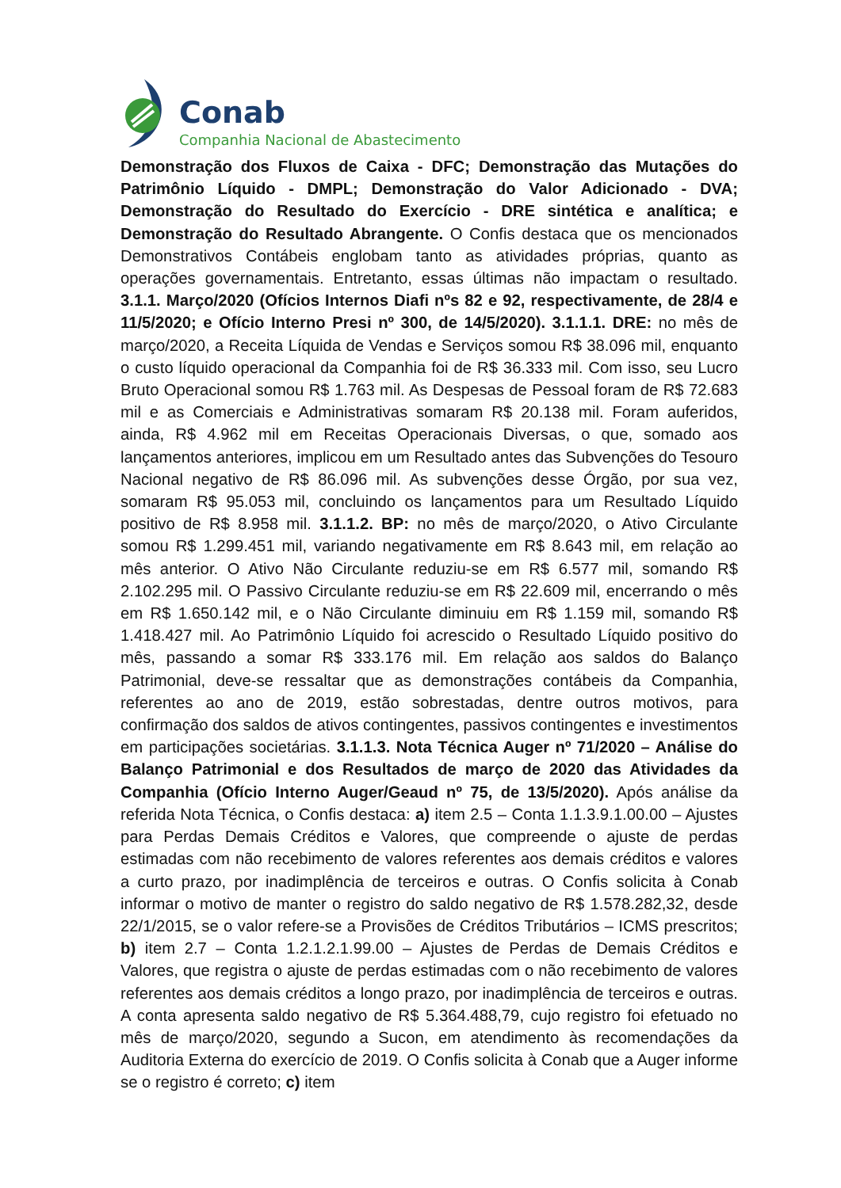Conab
Companhia Nacional de Abastecimento
Demonstração dos Fluxos de Caixa - DFC; Demonstração das Mutações do Patrimônio Líquido - DMPL; Demonstração do Valor Adicionado - DVA; Demonstração do Resultado do Exercício - DRE sintética e analítica; e Demonstração do Resultado Abrangente. O Confis destaca que os mencionados Demonstrativos Contábeis englobam tanto as atividades próprias, quanto as operações governamentais. Entretanto, essas últimas não impactam o resultado. 3.1.1. Março/2020 (Ofícios Internos Diafi nºs 82 e 92, respectivamente, de 28/4 e 11/5/2020; e Ofício Interno Presi nº 300, de 14/5/2020). 3.1.1.1. DRE: no mês de março/2020, a Receita Líquida de Vendas e Serviços somou R$ 38.096 mil, enquanto o custo líquido operacional da Companhia foi de R$ 36.333 mil. Com isso, seu Lucro Bruto Operacional somou R$ 1.763 mil. As Despesas de Pessoal foram de R$ 72.683 mil e as Comerciais e Administrativas somaram R$ 20.138 mil. Foram auferidos, ainda, R$ 4.962 mil em Receitas Operacionais Diversas, o que, somado aos lançamentos anteriores, implicou em um Resultado antes das Subvenções do Tesouro Nacional negativo de R$ 86.096 mil. As subvenções desse Órgão, por sua vez, somaram R$ 95.053 mil, concluindo os lançamentos para um Resultado Líquido positivo de R$ 8.958 mil. 3.1.1.2. BP: no mês de março/2020, o Ativo Circulante somou R$ 1.299.451 mil, variando negativamente em R$ 8.643 mil, em relação ao mês anterior. O Ativo Não Circulante reduziu-se em R$ 6.577 mil, somando R$ 2.102.295 mil. O Passivo Circulante reduziu-se em R$ 22.609 mil, encerrando o mês em R$ 1.650.142 mil, e o Não Circulante diminuiu em R$ 1.159 mil, somando R$ 1.418.427 mil. Ao Patrimônio Líquido foi acrescido o Resultado Líquido positivo do mês, passando a somar R$ 333.176 mil. Em relação aos saldos do Balanço Patrimonial, deve-se ressaltar que as demonstrações contábeis da Companhia, referentes ao ano de 2019, estão sobrestadas, dentre outros motivos, para confirmação dos saldos de ativos contingentes, passivos contingentes e investimentos em participações societárias. 3.1.1.3. Nota Técnica Auger nº 71/2020 – Análise do Balanço Patrimonial e dos Resultados de março de 2020 das Atividades da Companhia (Ofício Interno Auger/Geaud nº 75, de 13/5/2020). Após análise da referida Nota Técnica, o Confis destaca: a) item 2.5 – Conta 1.1.3.9.1.00.00 – Ajustes para Perdas Demais Créditos e Valores, que compreende o ajuste de perdas estimadas com não recebimento de valores referentes aos demais créditos e valores a curto prazo, por inadimplência de terceiros e outras. O Confis solicita à Conab informar o motivo de manter o registro do saldo negativo de R$ 1.578.282,32, desde 22/1/2015, se o valor refere-se a Provisões de Créditos Tributários – ICMS prescritos; b) item 2.7 – Conta 1.2.1.2.1.99.00 – Ajustes de Perdas de Demais Créditos e Valores, que registra o ajuste de perdas estimadas com o não recebimento de valores referentes aos demais créditos a longo prazo, por inadimplência de terceiros e outras. A conta apresenta saldo negativo de R$ 5.364.488,79, cujo registro foi efetuado no mês de março/2020, segundo a Sucon, em atendimento às recomendações da Auditoria Externa do exercício de 2019. O Confis solicita à Conab que a Auger informe se o registro é correto; c) item